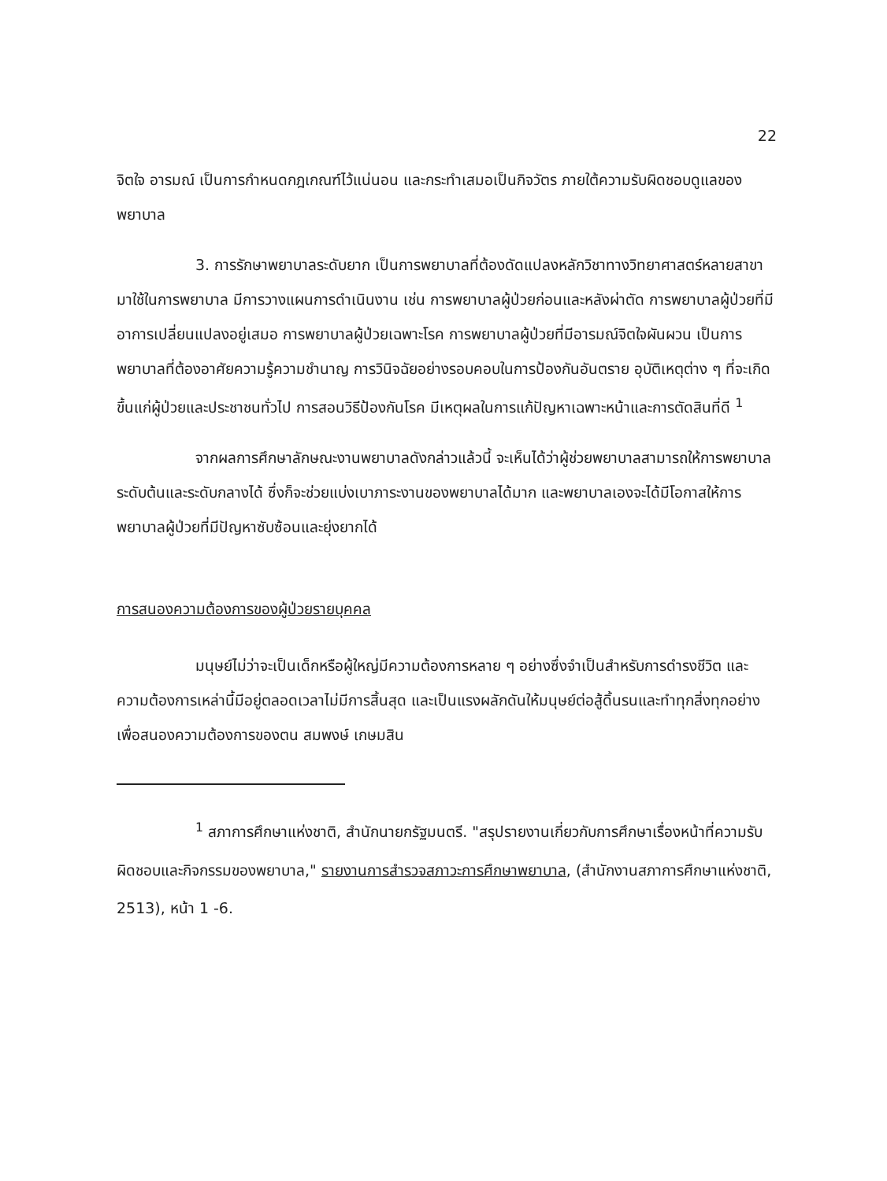22
จิตใจ อารมณ์ เป็นการกำหนดกฎเกณฑ์ไว้แน่นอน และกระทำเสมอเป็นกิจวัตร ภายใต้ความรับผิดชอบดูแลของพยาบาล
3. การรักษาพยาบาลระดับยาก เป็นการพยาบาลที่ต้องดัดแปลงหลักวิชาทางวิทยาศาสตร์หลายสาขามาใช้ในการพยาบาล มีการวางแผนการดำเนินงาน เช่น การพยาบาลผู้ป่วยก่อนและหลังผ่าตัด การพยาบาลผู้ป่วยที่มีอาการเปลี่ยนแปลงอยู่เสมอ การพยาบาลผู้ป่วยเฉพาะโรค การพยาบาลผู้ป่วยที่มีอารมณ์จิตใจผันผวน เป็นการพยาบาลที่ต้องอาศัยความรู้ความชำนาญ การวินิจฉัยอย่างรอบคอบในการป้องกันอันตราย อุบัติเหตุต่าง ๆ ที่จะเกิดขึ้นแก่ผู้ป่วยและประชาชนทั่วไป การสอนวิธีป้องกันโรค มีเหตุผลในการแก้ปัญหาเฉพาะหน้าและการตัดสินที่ดี <sup>1</sup>
จากผลการศึกษาลักษณะงานพยาบาลดังกล่าวแล้วนี้ จะเห็นได้ว่าผู้ช่วยพยาบาลสามารถให้การพยาบาลระดับต้นและระดับกลางได้ ซึ่งก็จะช่วยแบ่งเบาภาระงานของพยาบาลได้มาก และพยาบาลเองจะได้มีโอกาสให้การพยาบาลผู้ป่วยที่มีปัญหาซับซ้อนและยุ่งยากได้
การสนองความต้องการของผู้ป่วยรายบุคคล
มนุษย์ไม่ว่าจะเป็นเด็กหรือผู้ใหญ่มีความต้องการหลาย ๆ อย่างซึ่งจำเป็นสำหรับการดำรงชีวิต และความต้องการเหล่านี้มีอยู่ตลอดเวลาไม่มีการสิ้นสุด และเป็นแรงผลักดันให้มนุษย์ต่อสู้ดิ้นรนและทำทุกสิ่งทุกอย่างเพื่อสนองความต้องการของตน สมพงษ์ เกษมสิน
<sup>1</sup> สภาการศึกษาแห่งชาติ, สำนักนายกรัฐมนตรี. "สรุปรายงานเกี่ยวกับการศึกษาเรื่องหน้าที่ความรับผิดชอบและกิจกรรมของพยาบาล," รายงานการสำรวจสภาวะการศึกษาพยาบาล, (สำนักงานสภาการศึกษาแห่งชาติ, 2513), หน้า 1 -6.